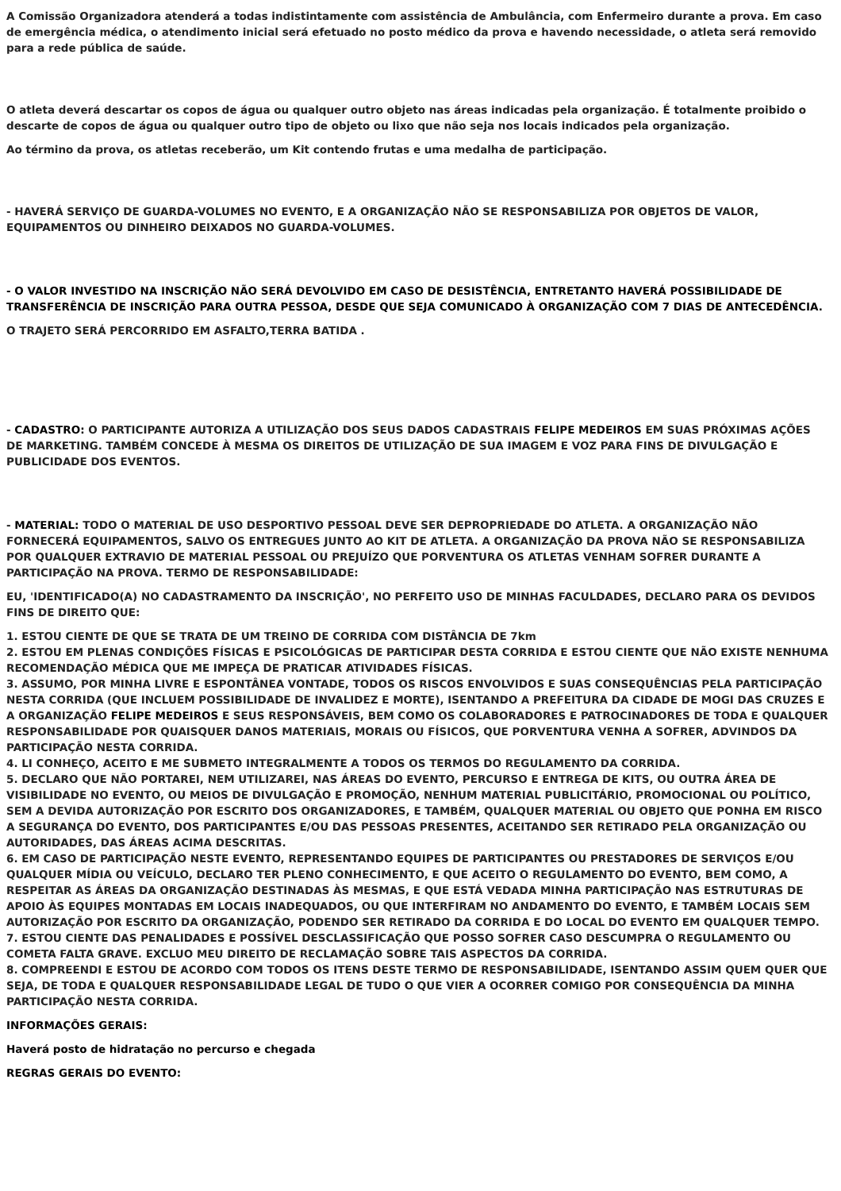A Comissão Organizadora atenderá a todas indistintamente com assistência de Ambulância, com Enfermeiro durante a prova. Em caso de emergência médica, o atendimento inicial será efetuado no posto médico da prova e havendo necessidade, o atleta será removido para a rede pública de saúde.
O atleta deverá descartar os copos de água ou qualquer outro objeto nas áreas indicadas pela organização. É totalmente proibido o descarte de copos de água ou qualquer outro tipo de objeto ou lixo que não seja nos locais indicados pela organização.
Ao término da prova, os atletas receberão, um Kit contendo frutas e uma medalha de participação.
- HAVERÁ SERVIÇO DE GUARDA-VOLUMES NO EVENTO, E A ORGANIZAÇÃO NÃO SE RESPONSABILIZA POR OBJETOS DE VALOR, EQUIPAMENTOS OU DINHEIRO DEIXADOS NO GUARDA-VOLUMES.
- O VALOR INVESTIDO NA INSCRIÇÃO NÃO SERÁ DEVOLVIDO EM CASO DE DESISTÊNCIA, ENTRETANTO HAVERÁ POSSIBILIDADE DE TRANSFERÊNCIA DE INSCRIÇÃO PARA OUTRA PESSOA, DESDE QUE SEJA COMUNICADO À ORGANIZAÇÃO COM 7 DIAS DE ANTECEDÊNCIA.
O TRAJETO SERÁ PERCORRIDO EM ASFALTO,TERRA BATIDA .
- CADASTRO: O PARTICIPANTE AUTORIZA A UTILIZAÇÃO DOS SEUS DADOS CADASTRAIS FELIPE MEDEIROS EM SUAS PRÓXIMAS AÇÕES DE MARKETING. TAMBÉM CONCEDE À MESMA OS DIREITOS DE UTILIZAÇÃO DE SUA IMAGEM E VOZ PARA FINS DE DIVULGAÇÃO E PUBLICIDADE DOS EVENTOS.
- MATERIAL: TODO O MATERIAL DE USO DESPORTIVO PESSOAL DEVE SER DEPROPRIEDADE DO ATLETA. A ORGANIZAÇÃO NÃO FORNECERÁ EQUIPAMENTOS, SALVO OS ENTREGUES JUNTO AO KIT DE ATLETA. A ORGANIZAÇÃO DA PROVA NÃO SE RESPONSABILIZA POR QUALQUER EXTRAVIO DE MATERIAL PESSOAL OU PREJUÍZO QUE PORVENTURA OS ATLETAS VENHAM SOFRER DURANTE A PARTICIPAÇÃO NA PROVA. TERMO DE RESPONSABILIDADE:
EU, 'IDENTIFICADO(A) NO CADASTRAMENTO DA INSCRIÇÃO', NO PERFEITO USO DE MINHAS FACULDADES, DECLARO PARA OS DEVIDOS FINS DE DIREITO QUE:
1. ESTOU CIENTE DE QUE SE TRATA DE UM TREINO DE CORRIDA COM DISTÂNCIA DE 7km
2. ESTOU EM PLENAS CONDIÇÕES FÍSICAS E PSICOLÓGICAS DE PARTICIPAR DESTA CORRIDA E ESTOU CIENTE QUE NÃO EXISTE NENHUMA RECOMENDAÇÃO MÉDICA QUE ME IMPEÇA DE PRATICAR ATIVIDADES FÍSICAS.
3. ASSUMO, POR MINHA LIVRE E ESPONTÂNEA VONTADE, TODOS OS RISCOS ENVOLVIDOS E SUAS CONSEQUÊNCIAS PELA PARTICIPAÇÃO NESTA CORRIDA (QUE INCLUEM POSSIBILIDADE DE INVALIDEZ E MORTE), ISENTANDO A PREFEITURA DA CIDADE DE MOGI DAS CRUZES E A ORGANIZAÇÃO FELIPE MEDEIROS E SEUS RESPONSÁVEIS, BEM COMO OS COLABORADORES E PATROCINADORES DE TODA E QUALQUER RESPONSABILIDADE POR QUAISQUER DANOS MATERIAIS, MORAIS OU FÍSICOS, QUE PORVENTURA VENHA A SOFRER, ADVINDOS DA PARTICIPAÇÃO NESTA CORRIDA.
4. LI CONHEÇO, ACEITO E ME SUBMETO INTEGRALMENTE A TODOS OS TERMOS DO REGULAMENTO DA CORRIDA.
5. DECLARO QUE NÃO PORTAREI, NEM UTILIZAREI, NAS ÁREAS DO EVENTO, PERCURSO E ENTREGA DE KITS, OU OUTRA ÁREA DE VISIBILIDADE NO EVENTO, OU MEIOS DE DIVULGAÇÃO E PROMOÇÃO, NENHUM MATERIAL PUBLICITÁRIO, PROMOCIONAL OU POLÍTICO, SEM A DEVIDA AUTORIZAÇÃO POR ESCRITO DOS ORGANIZADORES, E TAMBÉM, QUALQUER MATERIAL OU OBJETO QUE PONHA EM RISCO A SEGURANÇA DO EVENTO, DOS PARTICIPANTES E/OU DAS PESSOAS PRESENTES, ACEITANDO SER RETIRADO PELA ORGANIZAÇÃO OU AUTORIDADES, DAS ÁREAS ACIMA DESCRITAS.
6. EM CASO DE PARTICIPAÇÃO NESTE EVENTO, REPRESENTANDO EQUIPES DE PARTICIPANTES OU PRESTADORES DE SERVIÇOS E/OU QUALQUER MÍDIA OU VEÍCULO, DECLARO TER PLENO CONHECIMENTO, E QUE ACEITO O REGULAMENTO DO EVENTO, BEM COMO, A RESPEITAR AS ÁREAS DA ORGANIZAÇÃO DESTINADAS ÀS MESMAS, E QUE ESTÁ VEDADA MINHA PARTICIPAÇÃO NAS ESTRUTURAS DE APOIO ÀS EQUIPES MONTADAS EM LOCAIS INADEQUADOS, OU QUE INTERFIRAM NO ANDAMENTO DO EVENTO, E TAMBÉM LOCAIS SEM AUTORIZAÇÃO POR ESCRITO DA ORGANIZAÇÃO, PODENDO SER RETIRADO DA CORRIDA E DO LOCAL DO EVENTO EM QUALQUER TEMPO.
7. ESTOU CIENTE DAS PENALIDADES E POSSÍVEL DESCLASSIFICAÇÃO QUE POSSO SOFRER CASO DESCUMPRA O REGULAMENTO OU COMETA FALTA GRAVE. EXCLUO MEU DIREITO DE RECLAMAÇÃO SOBRE TAIS ASPECTOS DA CORRIDA.
8. COMPREENDI E ESTOU DE ACORDO COM TODOS OS ITENS DESTE TERMO DE RESPONSABILIDADE, ISENTANDO ASSIM QUEM QUER QUE SEJA, DE TODA E QUALQUER RESPONSABILIDADE LEGAL DE TUDO O QUE VIER A OCORRER COMIGO POR CONSEQUÊNCIA DA MINHA PARTICIPAÇÃO NESTA CORRIDA.
INFORMAÇÕES GERAIS:
Haverá posto de hidratação no percurso e chegada
REGRAS GERAIS DO EVENTO: